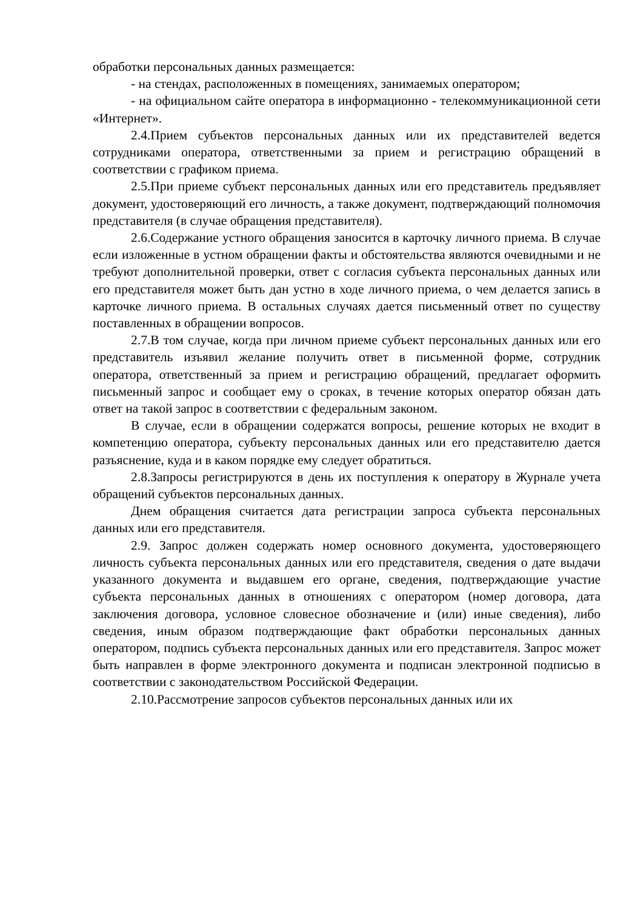обработки персональных данных размещается:
- на стендах, расположенных в помещениях, занимаемых оператором;
- на официальном сайте оператора в информационно - телекоммуникационной сети «Интернет».
2.4.Прием субъектов персональных данных или их представителей ведется сотрудниками оператора, ответственными за прием и регистрацию обращений в соответствии с графиком приема.
2.5.При приеме субъект персональных данных или его представитель предъявляет документ, удостоверяющий его личность, а также документ, подтверждающий полномочия представителя (в случае обращения представителя).
2.6.Содержание устного обращения заносится в карточку личного приема. В случае если изложенные в устном обращении факты и обстоятельства являются очевидными и не требуют дополнительной проверки, ответ с согласия субъекта персональных данных или его представителя может быть дан устно в ходе личного приема, о чем делается запись в карточке личного приема. В остальных случаях дается письменный ответ по существу поставленных в обращении вопросов.
2.7.В том случае, когда при личном приеме субъект персональных данных или его представитель изъявил желание получить ответ в письменной форме, сотрудник оператора, ответственный за прием и регистрацию обращений, предлагает оформить письменный запрос и сообщает ему о сроках, в течение которых оператор обязан дать ответ на такой запрос в соответствии с федеральным законом.
В случае, если в обращении содержатся вопросы, решение которых не входит в компетенцию оператора, субъекту персональных данных или его представителю дается разъяснение, куда и в каком порядке ему следует обратиться.
2.8.Запросы регистрируются в день их поступления к оператору в Журнале учета обращений субъектов персональных данных.
Днем обращения считается дата регистрации запроса субъекта персональных данных или его представителя.
2.9. Запрос должен содержать номер основного документа, удостоверяющего личность субъекта персональных данных или его представителя, сведения о дате выдачи указанного документа и выдавшем его органе, сведения, подтверждающие участие субъекта персональных данных в отношениях с оператором (номер договора, дата заключения договора, условное словесное обозначение и (или) иные сведения), либо сведения, иным образом подтверждающие факт обработки персональных данных оператором, подпись субъекта персональных данных или его представителя. Запрос может быть направлен в форме электронного документа и подписан электронной подписью в соответствии с законодательством Российской Федерации.
2.10.Рассмотрение запросов субъектов персональных данных или их